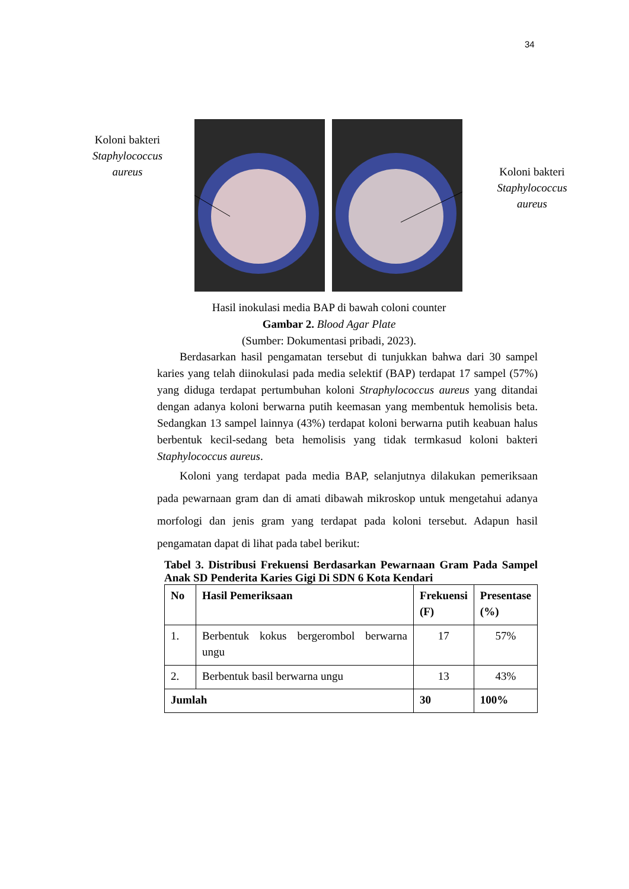34
Koloni bakteri
Staphylococcus
aureus
Koloni bakteri
Staphylococcus
aureus
Hasil inokulasi media BAP di bawah coloni counter
Gambar 2. Blood Agar Plate
(Sumber: Dokumentasi pribadi, 2023).
Berdasarkan hasil pengamatan tersebut di tunjukkan bahwa dari 30 sampel karies yang telah diinokulasi pada media selektif (BAP) terdapat 17 sampel (57%) yang diduga terdapat pertumbuhan koloni Straphylococcus aureus yang ditandai dengan adanya koloni berwarna putih keemasan yang membentuk hemolisis beta. Sedangkan 13 sampel lainnya (43%) terdapat koloni berwarna putih keabuan halus berbentuk kecil-sedang beta hemolisis yang tidak termkasud koloni bakteri Staphylococcus aureus.
Koloni yang terdapat pada media BAP, selanjutnya dilakukan pemeriksaan pada pewarnaan gram dan di amati dibawah mikroskop untuk mengetahui adanya morfologi dan jenis gram yang terdapat pada koloni tersebut. Adapun hasil pengamatan dapat di lihat pada tabel berikut:
Tabel 3. Distribusi Frekuensi Berdasarkan Pewarnaan Gram Pada Sampel Anak SD Penderita Karies Gigi Di SDN 6 Kota Kendari
| No | Hasil Pemeriksaan | Frekuensi (F) | Presentase (%) |
| --- | --- | --- | --- |
| 1. | Berbentuk kokus bergerombol berwarna ungu | 17 | 57% |
| 2. | Berbentuk basil berwarna ungu | 13 | 43% |
| Jumlah | | 30 | 100% |